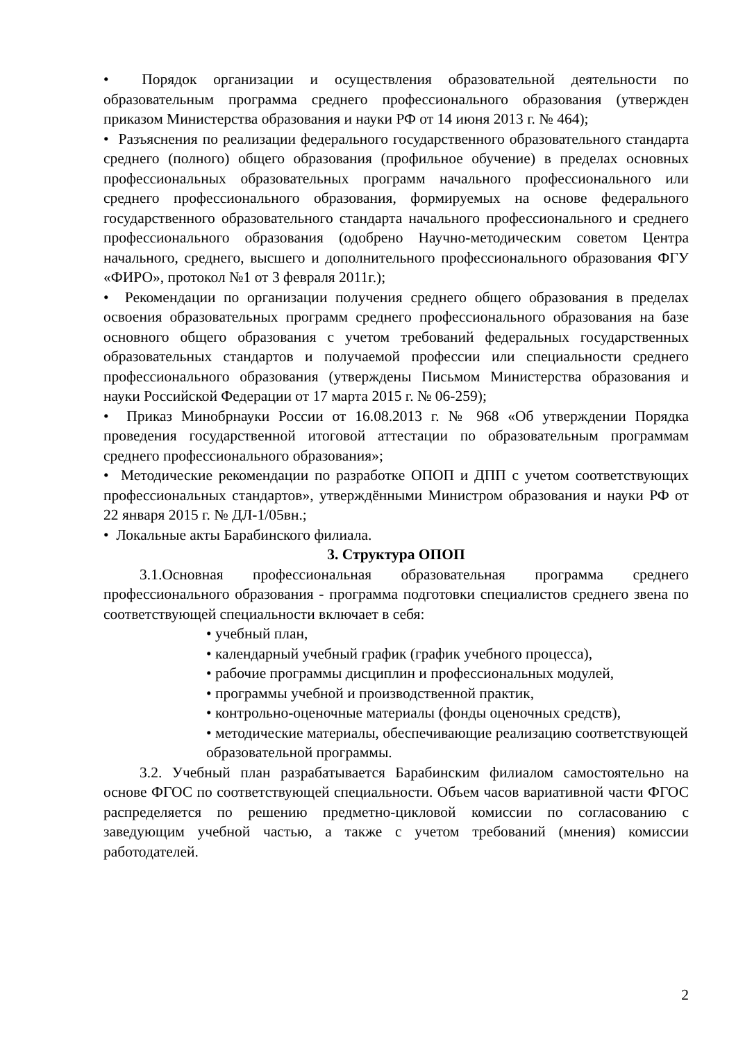• Порядок организации и осуществления образовательной деятельности по образовательным программа среднего профессионального образования (утвержден приказом Министерства образования и науки РФ от 14 июня 2013 г. № 464);
• Разъяснения по реализации федерального государственного образовательного стандарта среднего (полного) общего образования (профильное обучение) в пределах основных профессиональных образовательных программ начального профессионального или среднего профессионального образования, формируемых на основе федерального государственного образовательного стандарта начального профессионального и среднего профессионального образования (одобрено Научно-методическим советом Центра начального, среднего, высшего и дополнительного профессионального образования ФГУ «ФИРО», протокол №1 от 3 февраля 2011г.);
• Рекомендации по организации получения среднего общего образования в пределах освоения образовательных программ среднего профессионального образования на базе основного общего образования с учетом требований федеральных государственных образовательных стандартов и получаемой профессии или специальности среднего профессионального образования (утверждены Письмом Министерства образования и науки Российской Федерации от 17 марта 2015 г. № 06-259);
• Приказ Минобрнауки России от 16.08.2013 г. № 968 «Об утверждении Порядка проведения государственной итоговой аттестации по образовательным программам среднего профессионального образования»;
• Методические рекомендации по разработке ОПОП и ДПП с учетом соответствующих профессиональных стандартов», утверждёнными Министром образования и науки РФ от 22 января 2015 г. № ДЛ-1/05вн.;
• Локальные акты Барабинского филиала.
3. Структура ОПОП
3.1.Основная профессиональная образовательная программа среднего профессионального образования - программа подготовки специалистов среднего звена по соответствующей специальности включает в себя:
• учебный план,
• календарный учебный график (график учебного процесса),
• рабочие программы дисциплин и профессиональных модулей,
• программы учебной и производственной практик,
• контрольно-оценочные материалы (фонды оценочных средств),
• методические материалы, обеспечивающие реализацию соответствующей образовательной программы.
3.2. Учебный план разрабатывается Барабинским филиалом самостоятельно на основе ФГОС по соответствующей специальности. Объем часов вариативной части ФГОС распределяется по решению предметно-цикловой комиссии по согласованию с заведующим учебной частью, а также с учетом требований (мнения) комиссии работодателей.
2